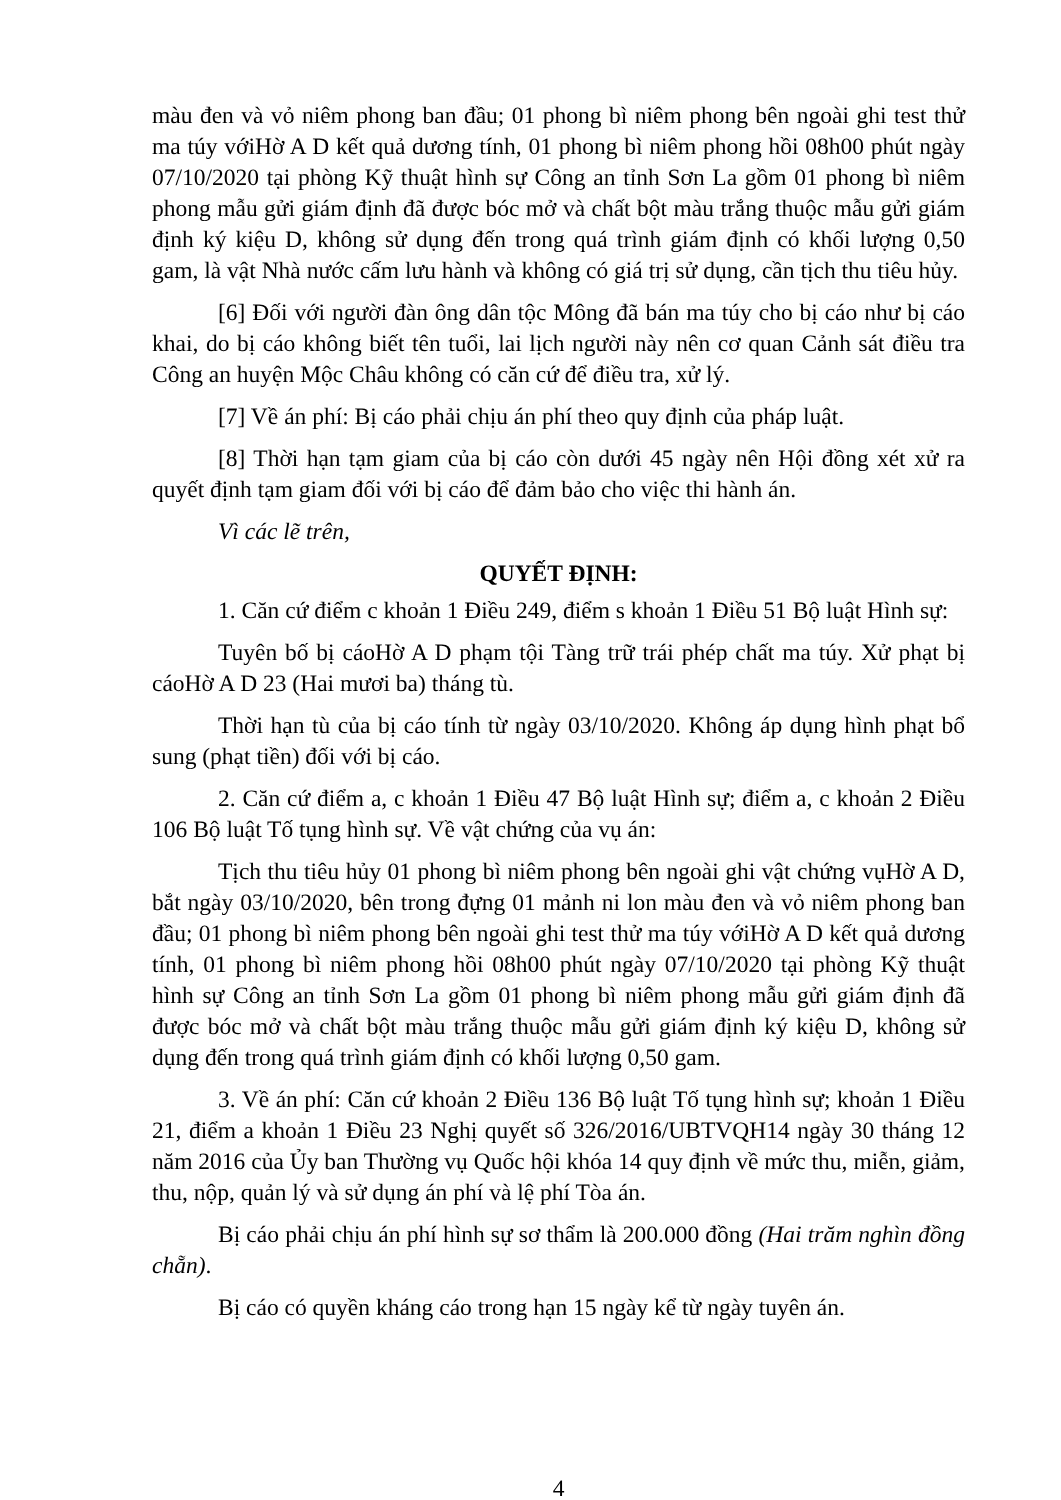màu đen và vỏ niêm phong ban đầu; 01 phong bì niêm phong bên ngoài ghi test thử ma túy vớiHờ A D kết quả dương tính, 01 phong bì niêm phong hồi 08h00 phút ngày 07/10/2020 tại phòng Kỹ thuật hình sự Công an tỉnh Sơn La gồm 01 phong bì niêm phong mẫu gửi giám định đã được bóc mở và chất bột màu trắng thuộc mẫu gửi giám định ký kiệu D, không sử dụng đến trong quá trình giám định có khối lượng 0,50 gam, là vật Nhà nước cấm lưu hành và không có giá trị sử dụng, cần tịch thu tiêu hủy.
[6] Đối với người đàn ông dân tộc Mông đã bán ma túy cho bị cáo như bị cáo khai, do bị cáo không biết tên tuổi, lai lịch người này nên cơ quan Cảnh sát điều tra Công an huyện Mộc Châu không có căn cứ để điều tra, xử lý.
[7] Về án phí: Bị cáo phải chịu án phí theo quy định của pháp luật.
[8] Thời hạn tạm giam của bị cáo còn dưới 45 ngày nên Hội đồng xét xử ra quyết định tạm giam đối với bị cáo để đảm bảo cho việc thi hành án.
Vì các lẽ trên,
QUYẾT ĐỊNH:
1. Căn cứ điểm c khoản 1 Điều 249, điểm s khoản 1 Điều 51 Bộ luật Hình sự:
Tuyên bố bị cáoHờ A D phạm tội Tàng trữ trái phép chất ma túy. Xử phạt bị cáoHờ A D 23 (Hai mươi ba) tháng tù.
Thời hạn tù của bị cáo tính từ ngày 03/10/2020. Không áp dụng hình phạt bổ sung (phạt tiền) đối với bị cáo.
2. Căn cứ điểm a, c khoản 1 Điều 47 Bộ luật Hình sự; điểm a, c khoản 2 Điều 106 Bộ luật Tố tụng hình sự. Về vật chứng của vụ án:
Tịch thu tiêu hủy 01 phong bì niêm phong bên ngoài ghi vật chứng vụHờ A D, bắt ngày 03/10/2020, bên trong đựng 01 mảnh ni lon màu đen và vỏ niêm phong ban đầu; 01 phong bì niêm phong bên ngoài ghi test thử ma túy vớiHờ A D kết quả dương tính, 01 phong bì niêm phong hồi 08h00 phút ngày 07/10/2020 tại phòng Kỹ thuật hình sự Công an tỉnh Sơn La gồm 01 phong bì niêm phong mẫu gửi giám định đã được bóc mở và chất bột màu trắng thuộc mẫu gửi giám định ký kiệu D, không sử dụng đến trong quá trình giám định có khối lượng 0,50 gam.
3. Về án phí: Căn cứ khoản 2 Điều 136 Bộ luật Tố tụng hình sự; khoản 1 Điều 21, điểm a khoản 1 Điều 23 Nghị quyết số 326/2016/UBTVQH14 ngày 30 tháng 12 năm 2016 của Ủy ban Thường vụ Quốc hội khóa 14 quy định về mức thu, miễn, giảm, thu, nộp, quản lý và sử dụng án phí và lệ phí Tòa án.
Bị cáo phải chịu án phí hình sự sơ thẩm là 200.000 đồng (Hai trăm nghìn đồng chẵn).
Bị cáo có quyền kháng cáo trong hạn 15 ngày kể từ ngày tuyên án.
4